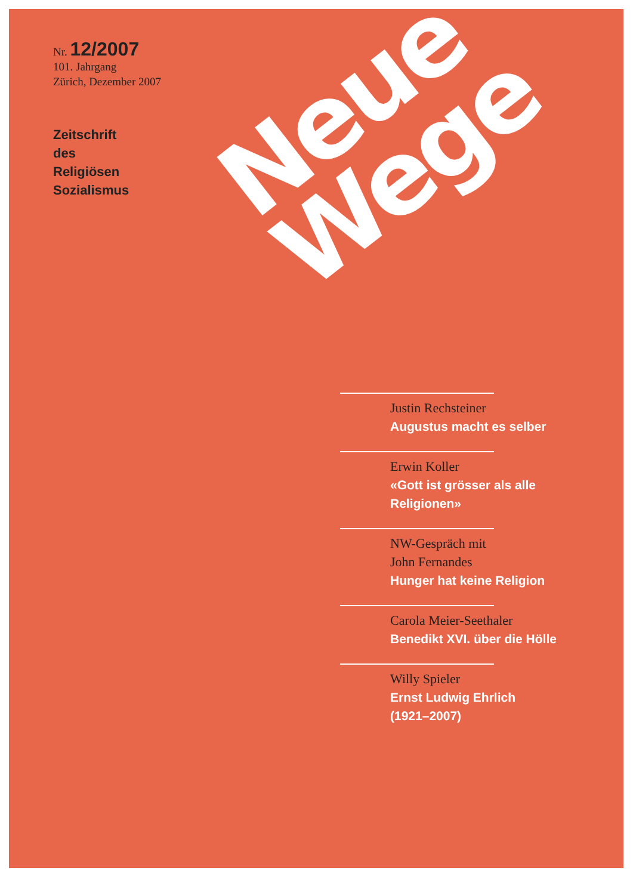Nr. 12/2007
101. Jahrgang
Zürich, Dezember 2007
Zeitschrift
des
Religiösen
Sozialismus
Neue
Wege
Justin Rechsteiner
Augustus macht es selber
Erwin Koller
«Gott ist grösser als alle Religionen»
NW-Gespräch mit
John Fernandes
Hunger hat keine Religion
Carola Meier-Seethaler
Benedikt XVI. über die Hölle
Willy Spieler
Ernst Ludwig Ehrlich
(1921–2007)